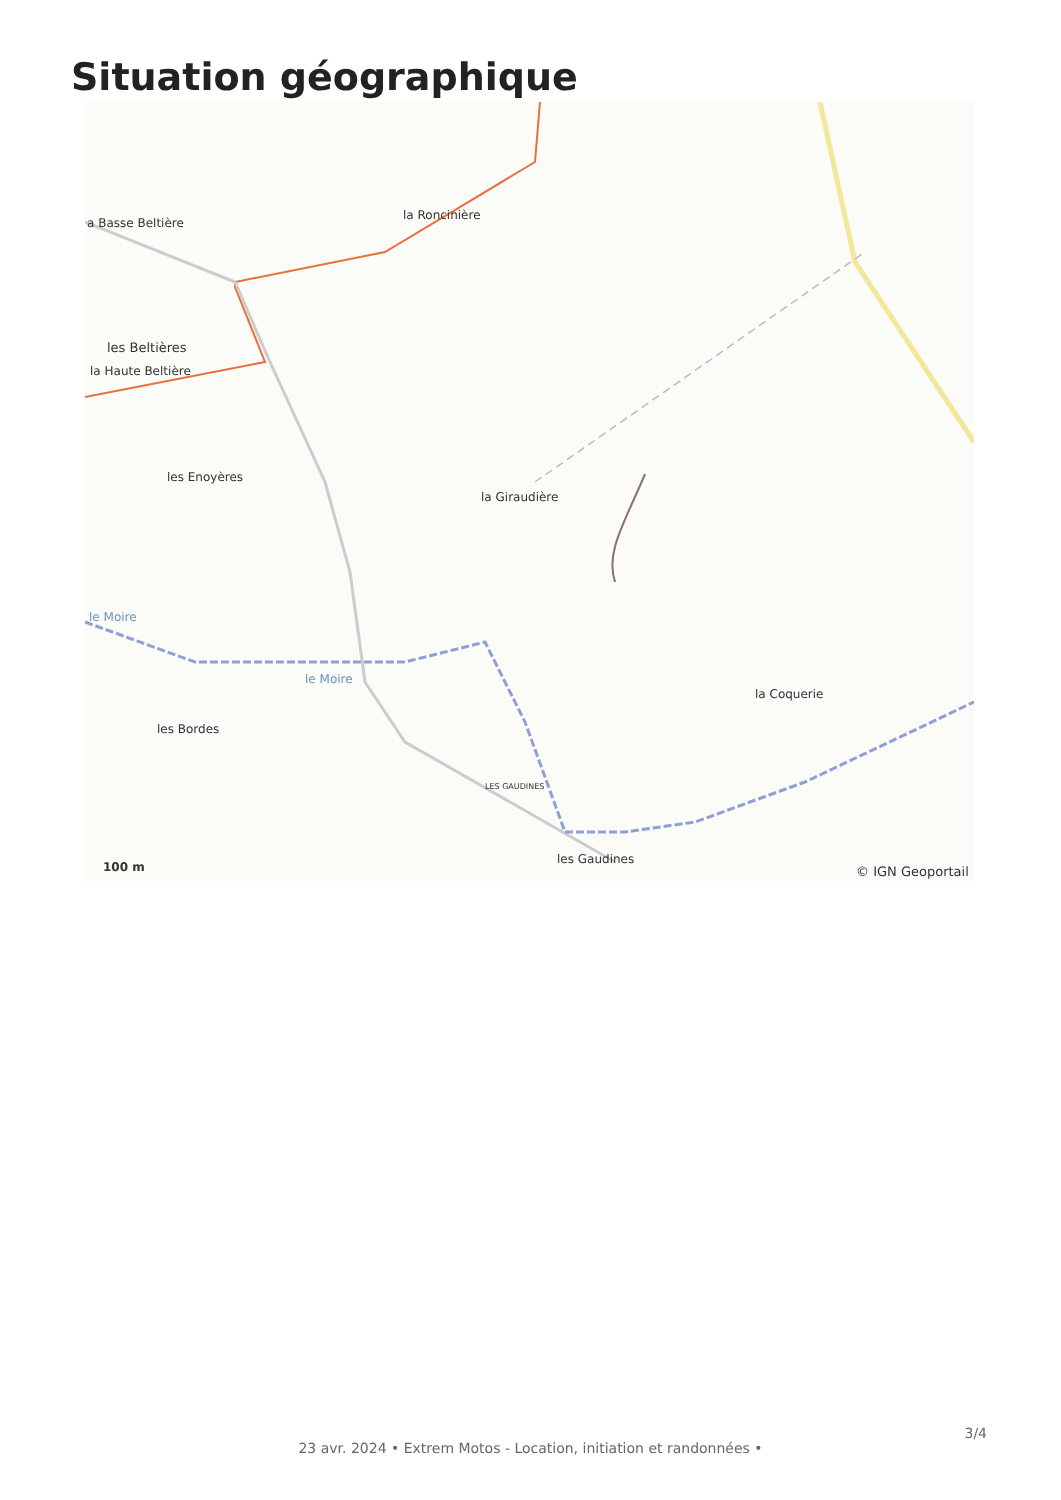Situation géographique
a Basse Beltière
la Roncinière
les Beltières
la Haute Beltière
les Enoyères
la Giraudière
le Moire
le Moire
la Coquerie
les Bordes
LES GAUDINES
les Gaudines
100 m © IGN Geoportail
23 avr. 2024 • Extrem Motos - Location, initiation et randonnées •
3/4